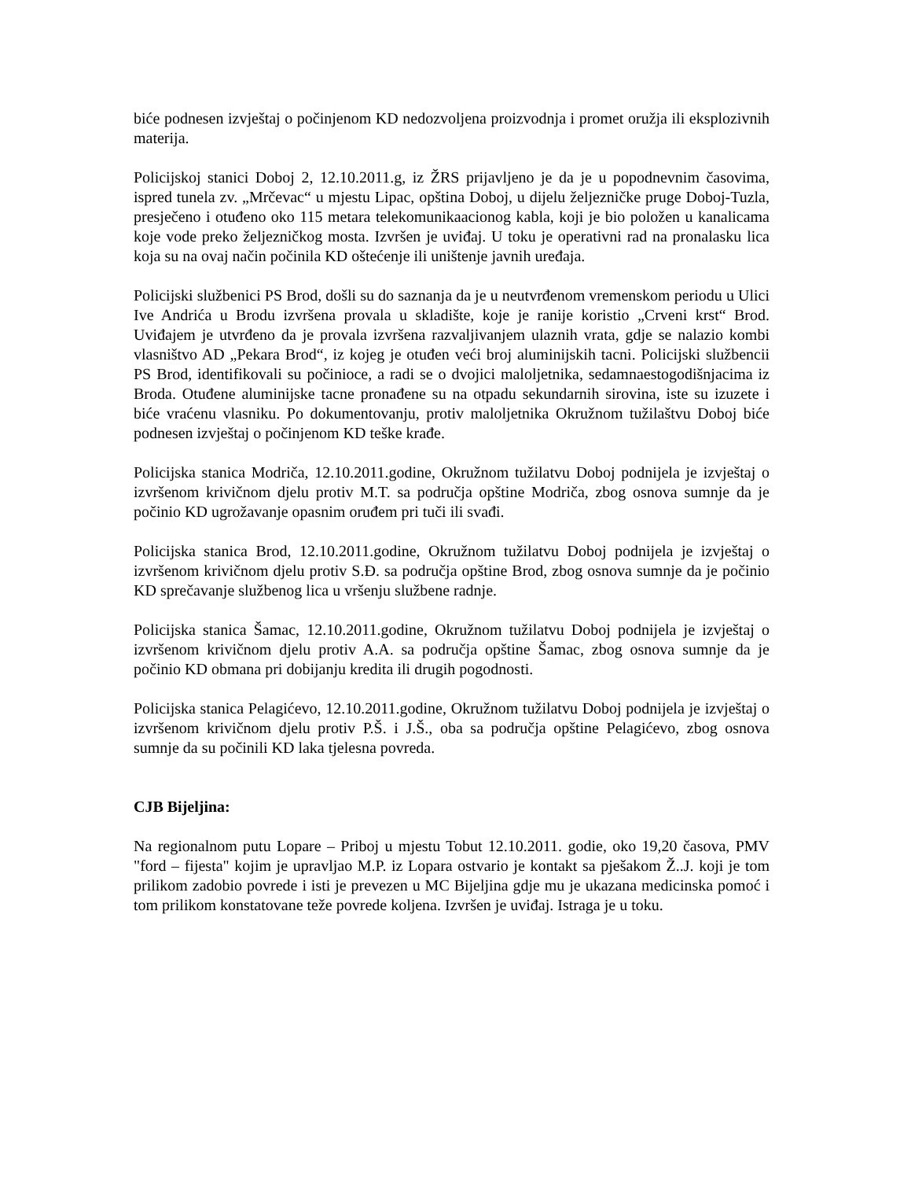biće podnesen izvještaj o počinjenom KD nedozvoljena proizvodnja i promet oružja ili eksplozivnih materija.
Policijskoj stanici Doboj 2, 12.10.2011.g, iz ŽRS prijavljeno je da je u popodnevnim časovima, ispred tunela zv. „Mrčevac“ u mjestu Lipac, opština Doboj, u dijelu željezničke pruge Doboj-Tuzla, presječeno i otuđeno oko 115 metara telekomunikaacionog kabla, koji je bio položen u kanalicama koje vode preko željezničkog mosta. Izvršen je uviđaj. U toku je operativni rad na pronalasku lica koja su na ovaj način počinila KD oštećenje ili uništenje javnih uređaja.
Policijski službenici PS Brod, došli su do saznanja da je u neutvrđenom vremenskom periodu u Ulici Ive Andrića u Brodu izvršena provala u skladište, koje je ranije koristio „Crveni krst“ Brod. Uviđajem je utvrđeno da je provala izvršena razvaljivanjem ulaznih vrata, gdje se nalazio kombi vlasništvo AD „Pekara Brod“, iz kojeg je otuđen veći broj aluminijskih tacni. Policijski službencii PS Brod, identifikovali su počinioce, a radi se o dvojici maloljetnika, sedamnaestogodišnjacima iz Broda. Otuđene aluminijske tacne pronađene su na otpadu sekundarnih sirovina, iste su izuzete i biće vraćenu vlasniku. Po dokumentovanju, protiv maloljetnika Okružnom tužilaštvu Doboj biće podnesen izvještaj o počinjenom KD teške krađe.
Policijska stanica Modriča, 12.10.2011.godine, Okružnom tužilatvu Doboj podnijela je izvještaj o izvršenom krivičnom djelu protiv M.T. sa područja opštine Modriča, zbog osnova sumnje da je počinio KD ugrožavanje opasnim oruđem pri tuči ili svađi.
Policijska stanica Brod, 12.10.2011.godine, Okružnom tužilatvu Doboj podnijela je izvještaj o izvršenom krivičnom djelu protiv S.Đ. sa područja opštine Brod, zbog osnova sumnje da je počinio KD sprečavanje službenog lica u vršenju službene radnje.
Policijska stanica Šamac, 12.10.2011.godine, Okružnom tužilatvu Doboj podnijela je izvještaj o izvršenom krivičnom djelu protiv A.A. sa područja opštine Šamac, zbog osnova sumnje da je počinio KD obmana pri dobijanju kredita ili drugih pogodnosti.
Policijska stanica Pelagićevo, 12.10.2011.godine, Okružnom tužilatvu Doboj podnijela je izvještaj o izvršenom krivičnom djelu protiv P.Š. i J.Š., oba sa područja opštine Pelagićevo, zbog osnova sumnje da su počinili KD laka tjelesna povreda.
CJB Bijeljina:
Na regionalnom putu Lopare – Priboj u mjestu Tobut 12.10.2011. godie, oko 19,20 časova, PMV "ford – fijesta" kojim je upravljao M.P. iz Lopara ostvario je kontakt sa pješakom Ž..J. koji je tom prilikom zadobio povrede i isti je prevezen u MC Bijeljina gdje mu je ukazana medicinska pomoć i tom prilikom konstatovane teže povrede koljena. Izvršen je uviđaj. Istraga je u toku.